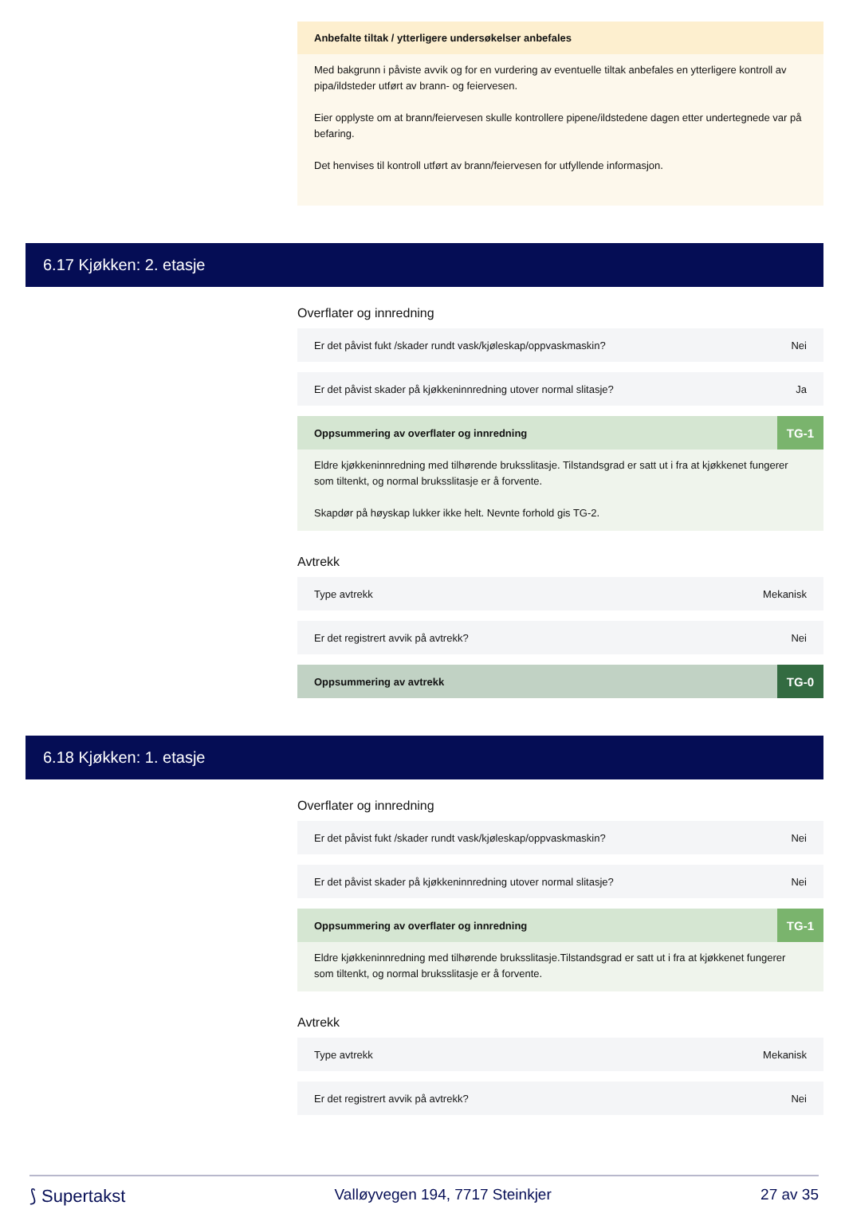Anbefalte tiltak / ytterligere undersøkelser anbefales
Med bakgrunn i påviste avvik og for en vurdering av eventuelle tiltak anbefales en ytterligere kontroll av pipa/ildsteder utført av brann- og feiervesen.
Eier opplyste om at brann/feiervesen skulle kontrollere pipene/ildstedene dagen etter undertegnede var på befaring.
Det henvises til kontroll utført av brann/feiervesen for utfyllende informasjon.
6.17 Kjøkken: 2. etasje
Overflater og innredning
Er det påvist fukt /skader rundt vask/kjøleskap/oppvaskmaskin? Nei
Er det påvist skader på kjøkkeninnredning utover normal slitasje? Ja
Oppsummering av overflater og innredning TG-1
Eldre kjøkkeninnredning med tilhørende bruksslitasje. Tilstandsgrad er satt ut i fra at kjøkkenet fungerer som tiltenkt, og normal bruksslitasje er å forvente.
Skapdør på høyskap lukker ikke helt. Nevnte forhold gis TG-2.
Avtrekk
Type avtrekk Mekanisk
Er det registrert avvik på avtrekk? Nei
Oppsummering av avtrekk TG-0
6.18 Kjøkken: 1. etasje
Overflater og innredning
Er det påvist fukt /skader rundt vask/kjøleskap/oppvaskmaskin? Nei
Er det påvist skader på kjøkkeninnredning utover normal slitasje? Nei
Oppsummering av overflater og innredning TG-1
Eldre kjøkkeninnredning med tilhørende bruksslitasje.Tilstandsgrad er satt ut i fra at kjøkkenet fungerer som tiltenkt, og normal bruksslitasje er å forvente.
Avtrekk
Type avtrekk Mekanisk
Er det registrert avvik på avtrekk? Nei
⟆ Supertakst Valløyvegen 194, 7717 Steinkjer 27 av 35